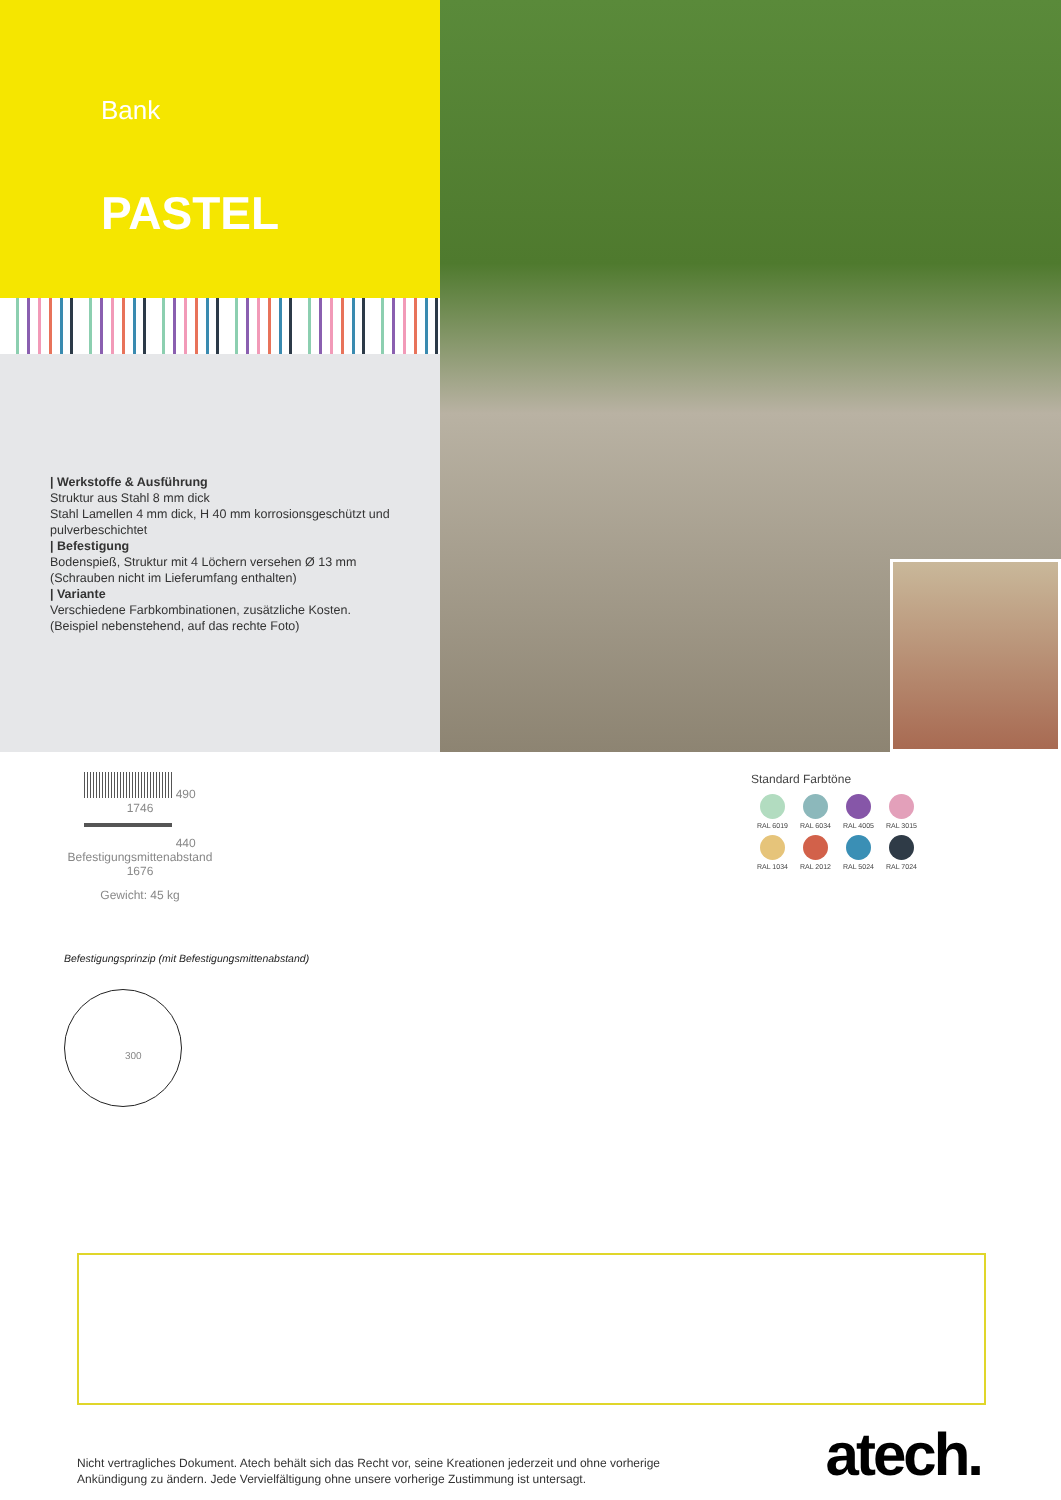Bank
PASTEL
| Werkstoffe & Ausführung
Struktur aus Stahl 8 mm dick
Stahl Lamellen 4 mm dick, H 40 mm korrosionsgeschützt und pulverbeschichtet
| Befestigung
Bodenspieß, Struktur mit 4 Löchern versehen Ø 13 mm (Schrauben nicht im Lieferumfang enthalten)
| Variante
Verschiedene Farbkombinationen, zusätzliche Kosten. (Beispiel nebenstehend, auf das rechte Foto)
490
1746
440
Befestigungsmittenabstand
1676
Gewicht: 45 kg
Standard Farbtöne
RAL 6019
RAL 6034
RAL 4005
RAL 3015
RAL 1034
RAL 2012
RAL 5024
RAL 7024
Befestigungsprinzip (mit Befestigungsmittenabstand)
300
Nicht vertragliches Dokument. Atech behält sich das Recht vor, seine Kreationen jederzeit und ohne vorherige
Ankündigung zu ändern. Jede Vervielfältigung ohne unsere vorherige Zustimmung ist untersagt.
atech.